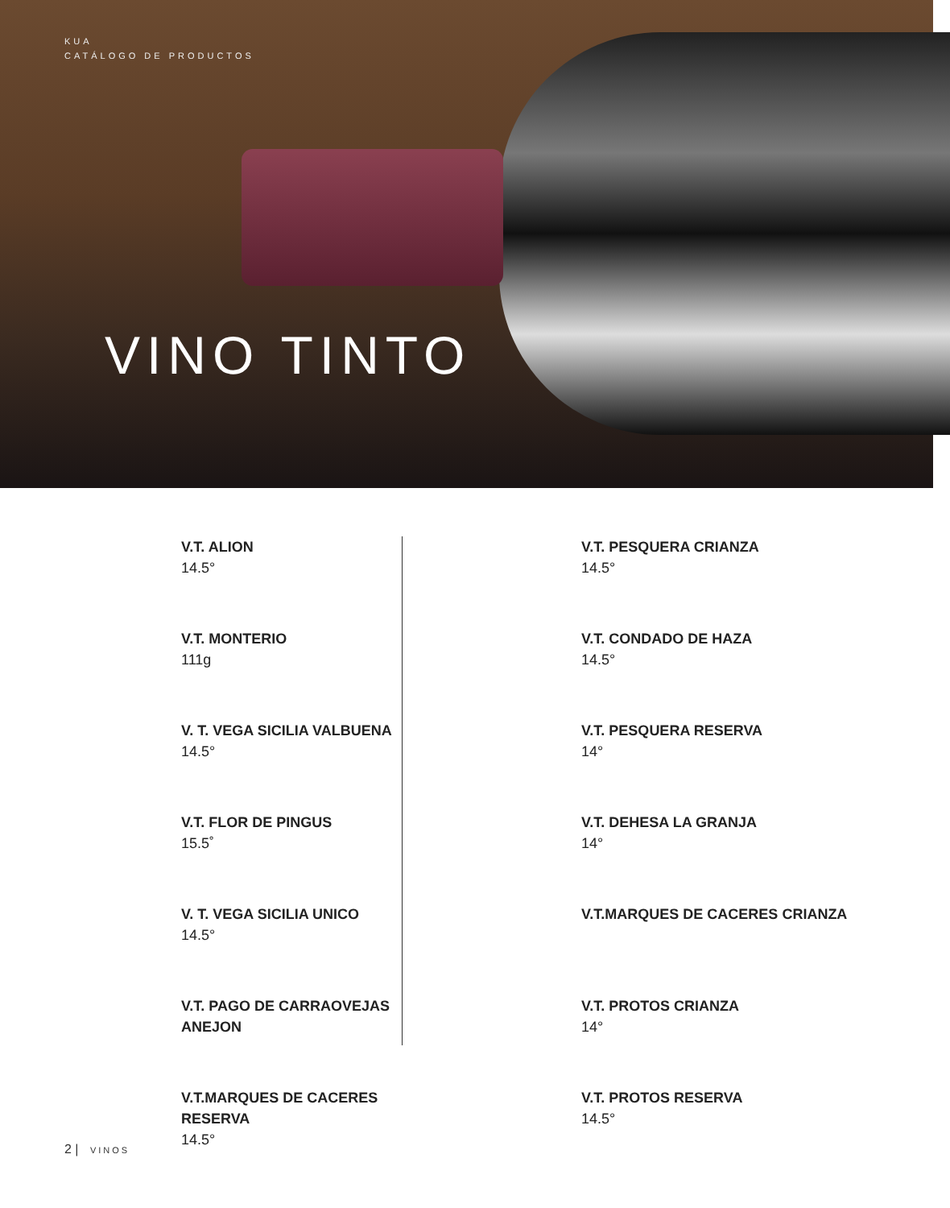KUA
CATÁLOGO DE PRODUCTOS
VINO TINTO
V.T. ALION
14.5°
V.T. MONTERIO
111g
V. T. VEGA SICILIA VALBUENA
14.5°
V.T. FLOR DE PINGUS
15.5˚
V. T. VEGA SICILIA UNICO
14.5°
V.T. PAGO DE CARRAOVEJAS ANEJON
V.T.MARQUES DE CACERES RESERVA
14.5°
V.T. PESQUERA CRIANZA
14.5°
V.T. CONDADO DE HAZA
14.5°
V.T. PESQUERA RESERVA
14°
V.T. DEHESA LA GRANJA
14°
V.T.MARQUES DE CACERES CRIANZA
V.T. PROTOS CRIANZA
14°
V.T. PROTOS RESERVA
14.5°
2 | VINOS